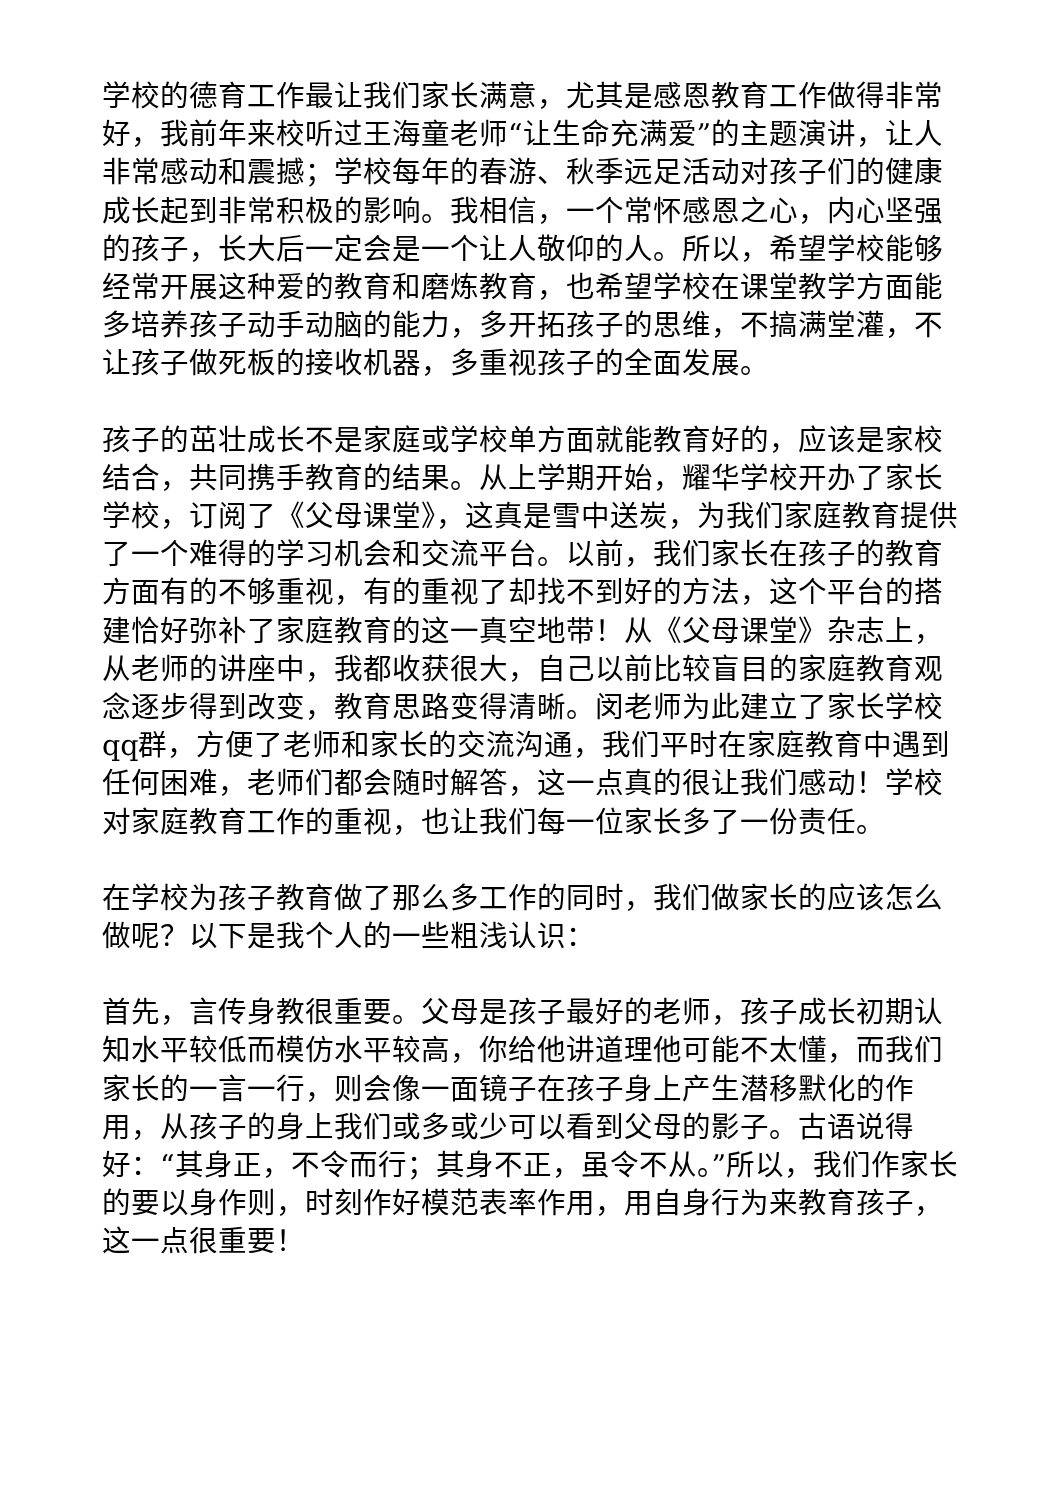学校的德育工作最让我们家长满意，尤其是感恩教育工作做得非常好，我前年来校听过王海童老师“让生命充满爱”的主题演讲，让人非常感动和震撼；学校每年的春游、秋季远足活动对孩子们的健康成长起到非常积极的影响。我相信，一个常怀感恩之心，内心坚强的孩子，长大后一定会是一个让人敬仰的人。所以，希望学校能够经常开展这种爱的教育和磨炼教育，也希望学校在课堂教学方面能多培养孩子动手动脑的能力，多开拓孩子的思维，不搞满堂灌，不让孩子做死板的接收机器，多重视孩子的全面发展。
孩子的茁壮成长不是家庭或学校单方面就能教育好的，应该是家校结合，共同携手教育的结果。从上学期开始，耀华学校开办了家长学校，订阅了《父母课堂》，这真是雪中送炭，为我们家庭教育提供了一个难得的学习机会和交流平台。以前，我们家长在孩子的教育方面有的不够重视，有的重视了却找不到好的方法，这个平台的搭建恰好弥补了家庭教育的这一真空地带！从《父母课堂》杂志上，从老师的讲座中，我都收获很大，自己以前比较盲目的家庭教育观念逐步得到改变，教育思路变得清晰。闵老师为此建立了家长学校qq群，方便了老师和家长的交流沟通，我们平时在家庭教育中遇到任何困难，老师们都会随时解答，这一点真的很让我们感动！学校对家庭教育工作的重视，也让我们每一位家长多了一份责任。
在学校为孩子教育做了那么多工作的同时，我们做家长的应该怎么做呢？以下是我个人的一些粗浅认识：
首先，言传身教很重要。父母是孩子最好的老师，孩子成长初期认知水平较低而模仿水平较高，你给他讲道理他可能不太懂，而我们家长的一言一行，则会像一面镜子在孩子身上产生潜移默化的作用，从孩子的身上我们或多或少可以看到父母的影子。古语说得好：“其身正，不令而行；其身不正，虽令不从。”所以，我们作家长的要以身作则，时刻作好模范表率作用，用自身行为来教育孩子，这一点很重要！